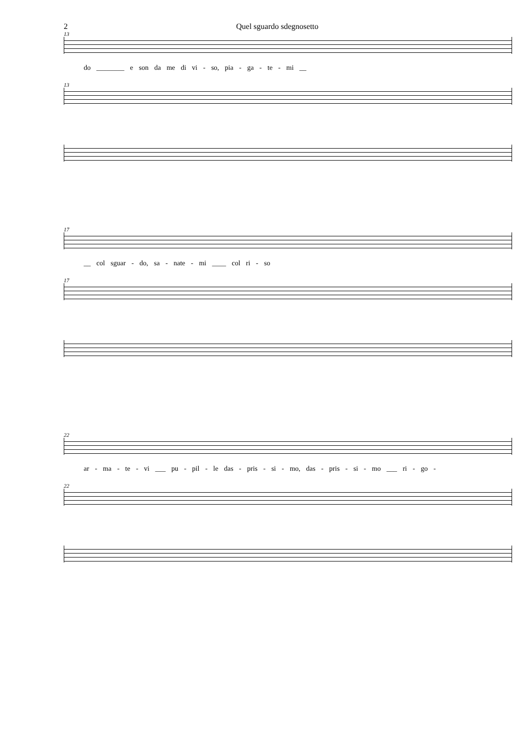2 Quel sguardo sdegnosetto
13
do ________ e son da me di vi - so, pia - ga - te - mi __
13
17
__ col sguar - do, sa - nate - mi ____ col ri - so
17
22
ar - ma - te - vi ___ pu - pil - le das - pris - si - mo, das - pris - si - mo ___ ri - go -
22